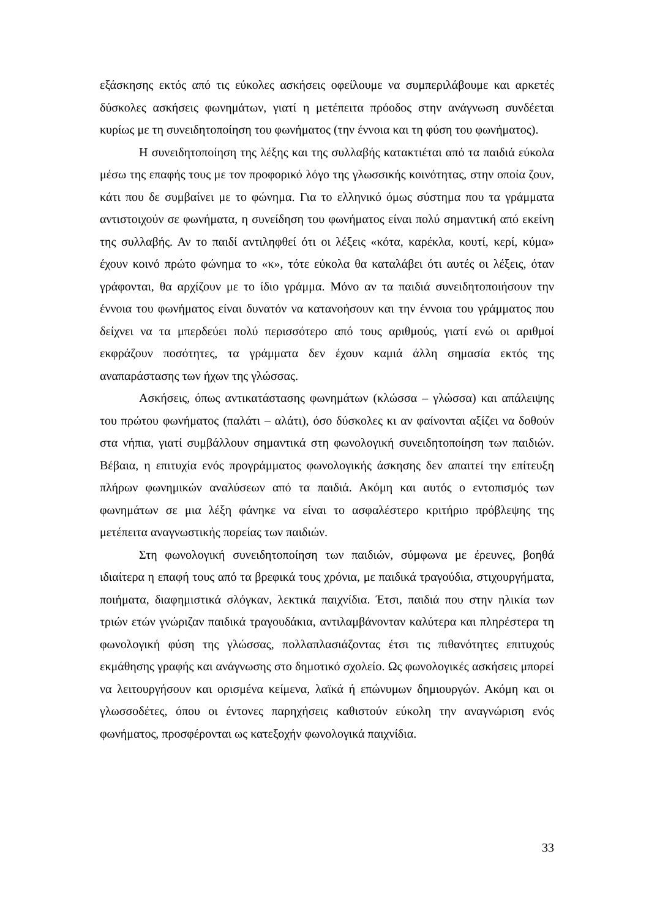εξάσκησης εκτός από τις εύκολες ασκήσεις οφείλουμε να συμπεριλάβουμε και αρκετές δύσκολες ασκήσεις φωνημάτων, γιατί η μετέπειτα πρόοδος στην ανάγνωση συνδέεται κυρίως με τη συνειδητοποίηση του φωνήματος (την έννοια και τη φύση του φωνήματος).
Η συνειδητοποίηση της λέξης και της συλλαβής κατακτιέται από τα παιδιά εύκολα μέσω της επαφής τους με τον προφορικό λόγο της γλωσσικής κοινότητας, στην οποία ζουν, κάτι που δε συμβαίνει με το φώνημα. Για το ελληνικό όμως σύστημα που τα γράμματα αντιστοιχούν σε φωνήματα, η συνείδηση του φωνήματος είναι πολύ σημαντική από εκείνη της συλλαβής. Αν το παιδί αντιληφθεί ότι οι λέξεις «κότα, καρέκλα, κουτί, κερί, κύμα» έχουν κοινό πρώτο φώνημα το «κ», τότε εύκολα θα καταλάβει ότι αυτές οι λέξεις, όταν γράφονται, θα αρχίζουν με το ίδιο γράμμα. Μόνο αν τα παιδιά συνειδητοποιήσουν την έννοια του φωνήματος είναι δυνατόν να κατανοήσουν και την έννοια του γράμματος που δείχνει να τα μπερδεύει πολύ περισσότερο από τους αριθμούς, γιατί ενώ οι αριθμοί εκφράζουν ποσότητες, τα γράμματα δεν έχουν καμιά άλλη σημασία εκτός της αναπαράστασης των ήχων της γλώσσας.
Ασκήσεις, όπως αντικατάστασης φωνημάτων (κλώσσα – γλώσσα) και απάλειψης του πρώτου φωνήματος (παλάτι – αλάτι), όσο δύσκολες κι αν φαίνονται αξίζει να δοθούν στα νήπια, γιατί συμβάλλουν σημαντικά στη φωνολογική συνειδητοποίηση των παιδιών. Βέβαια, η επιτυχία ενός προγράμματος φωνολογικής άσκησης δεν απαιτεί την επίτευξη πλήρων φωνημικών αναλύσεων από τα παιδιά. Ακόμη και αυτός ο εντοπισμός των φωνημάτων σε μια λέξη φάνηκε να είναι το ασφαλέστερο κριτήριο πρόβλεψης της μετέπειτα αναγνωστικής πορείας των παιδιών.
Στη φωνολογική συνειδητοποίηση των παιδιών, σύμφωνα με έρευνες, βοηθά ιδιαίτερα η επαφή τους από τα βρεφικά τους χρόνια, με παιδικά τραγούδια, στιχουργήματα, ποιήματα, διαφημιστικά σλόγκαν, λεκτικά παιχνίδια. Έτσι, παιδιά που στην ηλικία των τριών ετών γνώριζαν παιδικά τραγουδάκια, αντιλαμβάνονταν καλύτερα και πληρέστερα τη φωνολογική φύση της γλώσσας, πολλαπλασιάζοντας έτσι τις πιθανότητες επιτυχούς εκμάθησης γραφής και ανάγνωσης στο δημοτικό σχολείο. Ως φωνολογικές ασκήσεις μπορεί να λειτουργήσουν και ορισμένα κείμενα, λαϊκά ή επώνυμων δημιουργών. Ακόμη και οι γλωσσοδέτες, όπου οι έντονες παρηχήσεις καθιστούν εύκολη την αναγνώριση ενός φωνήματος, προσφέρονται ως κατεξοχήν φωνολογικά παιχνίδια.
33